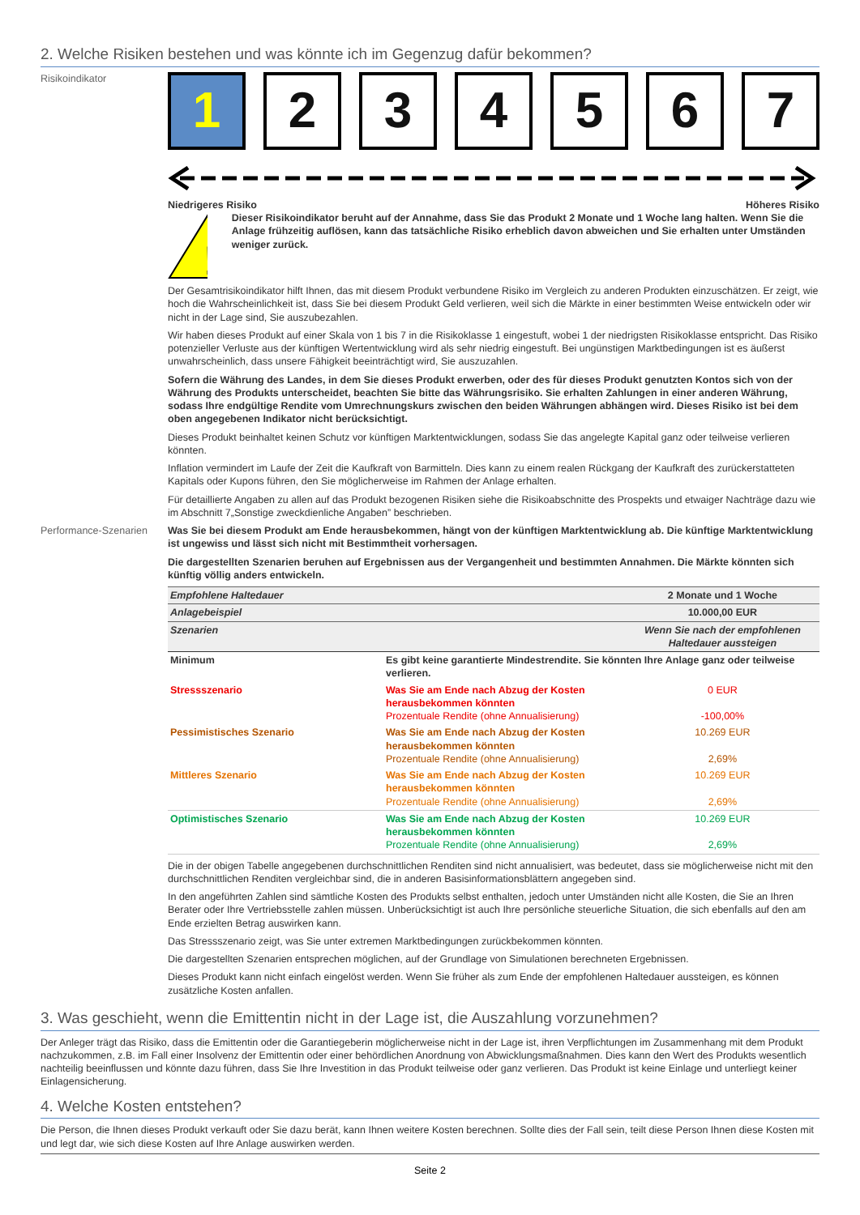2. Welche Risiken bestehen und was könnte ich im Gegenzug dafür bekommen?
Risikoindikator
1 2 3 4 5 6 7
Niedrigeres Risiko Höheres Risiko
!
Dieser Risikoindikator beruht auf der Annahme, dass Sie das Produkt 2 Monate und 1 Woche lang halten. Wenn Sie die Anlage frühzeitig auflösen, kann das tatsächliche Risiko erheblich davon abweichen und Sie erhalten unter Umständen weniger zurück.
Der Gesamtrisikoindikator hilft Ihnen, das mit diesem Produkt verbundene Risiko im Vergleich zu anderen Produkten einzuschätzen. Er zeigt, wie hoch die Wahrscheinlichkeit ist, dass Sie bei diesem Produkt Geld verlieren, weil sich die Märkte in einer bestimmten Weise entwickeln oder wir nicht in der Lage sind, Sie auszubezahlen.
Wir haben dieses Produkt auf einer Skala von 1 bis 7 in die Risikoklasse 1 eingestuft, wobei 1 der niedrigsten Risikoklasse entspricht. Das Risiko potenzieller Verluste aus der künftigen Wertentwicklung wird als sehr niedrig eingestuft. Bei ungünstigen Marktbedingungen ist es äußerst unwahrscheinlich, dass unsere Fähigkeit beeinträchtigt wird, Sie auszuzahlen.
Sofern die Währung des Landes, in dem Sie dieses Produkt erwerben, oder des für dieses Produkt genutzten Kontos sich von der Währung des Produkts unterscheidet, beachten Sie bitte das Währungsrisiko. Sie erhalten Zahlungen in einer anderen Währung, sodass Ihre endgültige Rendite vom Umrechnungskurs zwischen den beiden Währungen abhängen wird. Dieses Risiko ist bei dem oben angegebenen Indikator nicht berücksichtigt.
Dieses Produkt beinhaltet keinen Schutz vor künftigen Marktentwicklungen, sodass Sie das angelegte Kapital ganz oder teilweise verlieren könnten.
Inflation vermindert im Laufe der Zeit die Kaufkraft von Barmitteln. Dies kann zu einem realen Rückgang der Kaufkraft des zurückerstatteten Kapitals oder Kupons führen, den Sie möglicherweise im Rahmen der Anlage erhalten.
Für detaillierte Angaben zu allen auf das Produkt bezogenen Risiken siehe die Risikoabschnitte des Prospekts und etwaiger Nachträge dazu wie im Abschnitt 7„Sonstige zweckdienliche Angaben” beschrieben.
Performance-Szenarien
Was Sie bei diesem Produkt am Ende herausbekommen, hängt von der künftigen Marktentwicklung ab. Die künftige Marktentwicklung ist ungewiss und lässt sich nicht mit Bestimmtheit vorhersagen.
Die dargestellten Szenarien beruhen auf Ergebnissen aus der Vergangenheit und bestimmten Annahmen. Die Märkte könnten sich künftig völlig anders entwickeln.
| Empfohlene Haltedauer | | 2 Monate und 1 Woche |
| Anlagebeispiel | | 10.000,00 EUR |
| Szenarien | | Wenn Sie nach der empfohlenen Haltedauer aussteigen |
| Minimum | Es gibt keine garantierte Mindestrendite. Sie könnten Ihre Anlage ganz oder teilweise verlieren. | |
| Stressszenario | Was Sie am Ende nach Abzug der Kosten herausbekommen könnten Prozentuale Rendite (ohne Annualisierung) | 0 EUR -100,00% |
| Pessimistisches Szenario | Was Sie am Ende nach Abzug der Kosten herausbekommen könnten Prozentuale Rendite (ohne Annualisierung) | 10.269 EUR 2,69% |
| Mittleres Szenario | Was Sie am Ende nach Abzug der Kosten herausbekommen könnten Prozentuale Rendite (ohne Annualisierung) | 10.269 EUR 2,69% |
| Optimistisches Szenario | Was Sie am Ende nach Abzug der Kosten herausbekommen könnten Prozentuale Rendite (ohne Annualisierung) | 10.269 EUR 2,69% |
Die in der obigen Tabelle angegebenen durchschnittlichen Renditen sind nicht annualisiert, was bedeutet, dass sie möglicherweise nicht mit den durchschnittlichen Renditen vergleichbar sind, die in anderen Basisinformationsblättern angegeben sind.
In den angeführten Zahlen sind sämtliche Kosten des Produkts selbst enthalten, jedoch unter Umständen nicht alle Kosten, die Sie an Ihren Berater oder Ihre Vertriebsstelle zahlen müssen. Unberücksichtigt ist auch Ihre persönliche steuerliche Situation, die sich ebenfalls auf den am Ende erzielten Betrag auswirken kann.
Das Stressszenario zeigt, was Sie unter extremen Marktbedingungen zurückbekommen könnten.
Die dargestellten Szenarien entsprechen möglichen, auf der Grundlage von Simulationen berechneten Ergebnissen.
Dieses Produkt kann nicht einfach eingelöst werden. Wenn Sie früher als zum Ende der empfohlenen Haltedauer aussteigen, es können zusätzliche Kosten anfallen.
3. Was geschieht, wenn die Emittentin nicht in der Lage ist, die Auszahlung vorzunehmen?
Der Anleger trägt das Risiko, dass die Emittentin oder die Garantiegeberin möglicherweise nicht in der Lage ist, ihren Verpflichtungen im Zusammenhang mit dem Produkt nachzukommen, z.B. im Fall einer Insolvenz der Emittentin oder einer behördlichen Anordnung von Abwicklungsmaßnahmen. Dies kann den Wert des Produkts wesentlich nachteilig beeinflussen und könnte dazu führen, dass Sie Ihre Investition in das Produkt teilweise oder ganz verlieren. Das Produkt ist keine Einlage und unterliegt keiner Einlagensicherung.
4. Welche Kosten entstehen?
Die Person, die Ihnen dieses Produkt verkauft oder Sie dazu berät, kann Ihnen weitere Kosten berechnen. Sollte dies der Fall sein, teilt diese Person Ihnen diese Kosten mit und legt dar, wie sich diese Kosten auf Ihre Anlage auswirken werden.
Seite 2